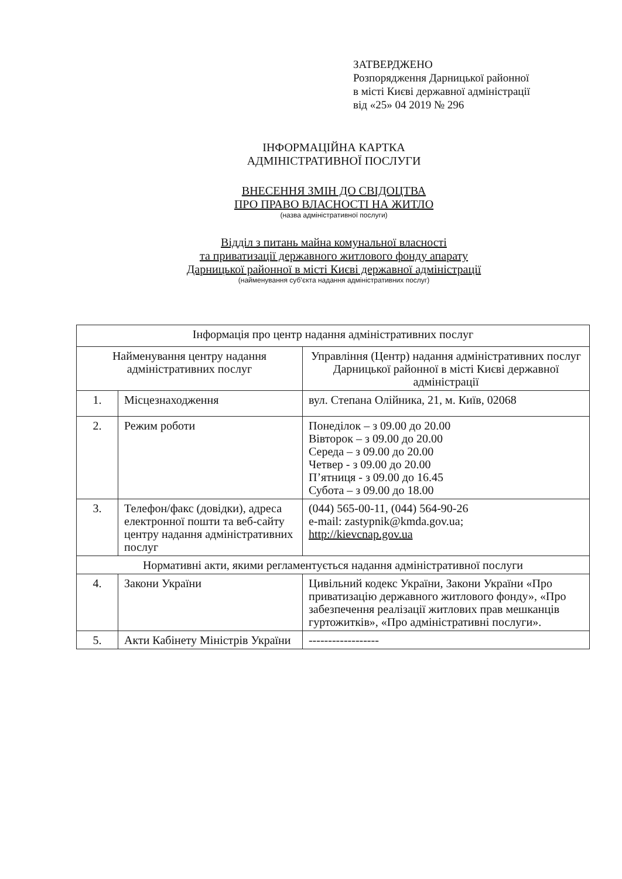ЗАТВЕРДЖЕНО
Розпорядження Дарницької районної
в місті Києві державної адміністрації
від «25» 04 2019 № 296
ІНФОРМАЦІЙНА КАРТКА
АДМІНІСТРАТИВНОЇ ПОСЛУГИ
ВНЕСЕННЯ ЗМІН ДО СВІДОЦТВА
ПРО ПРАВО ВЛАСНОСТІ НА ЖИТЛО
(назва адміністративної послуги)
Відділ з питань майна комунальної власності
та приватизації державного житлового фонду апарату
Дарницької районної в місті Києві державної адміністрації
(найменування суб’єкта надання адміністративних послуг)
| Інформація про центр надання адміністративних послуг | | |
| --- | --- | --- |
| Найменування центру надання адміністративних послуг | | Управління (Центр) надання адміністративних послуг Дарницької районної в місті Києві державної адміністрації |
| 1. | Місцезнаходження | вул. Степана Олійника, 21, м. Київ, 02068 |
| 2. | Режим роботи | Понеділок – з 09.00 до 20.00 Вівторок – з 09.00 до 20.00 Середа – з 09.00 до 20.00 Четвер - з 09.00 до 20.00 П’ятниця - з 09.00 до 16.45 Субота – з 09.00 до 18.00 |
| 3. | Телефон/факс (довідки), адреса електронної пошти та веб-сайту центру надання адміністративних послуг | (044) 565-00-11, (044) 564-90-26 e-mail: zastypnik@kmda.gov.ua; http://kievcnap.gov.ua |
| Нормативні акти, якими регламентується надання адміністративної послуги | | |
| 4. | Закони України | Цивільний кодекс України, Закони України «Про приватизацію державного житлового фонду», «Про забезпечення реалізації житлових прав мешканців гуртожитків», «Про адміністративні послуги». |
| 5. | Акти Кабінету Міністрів України | ------------------ |